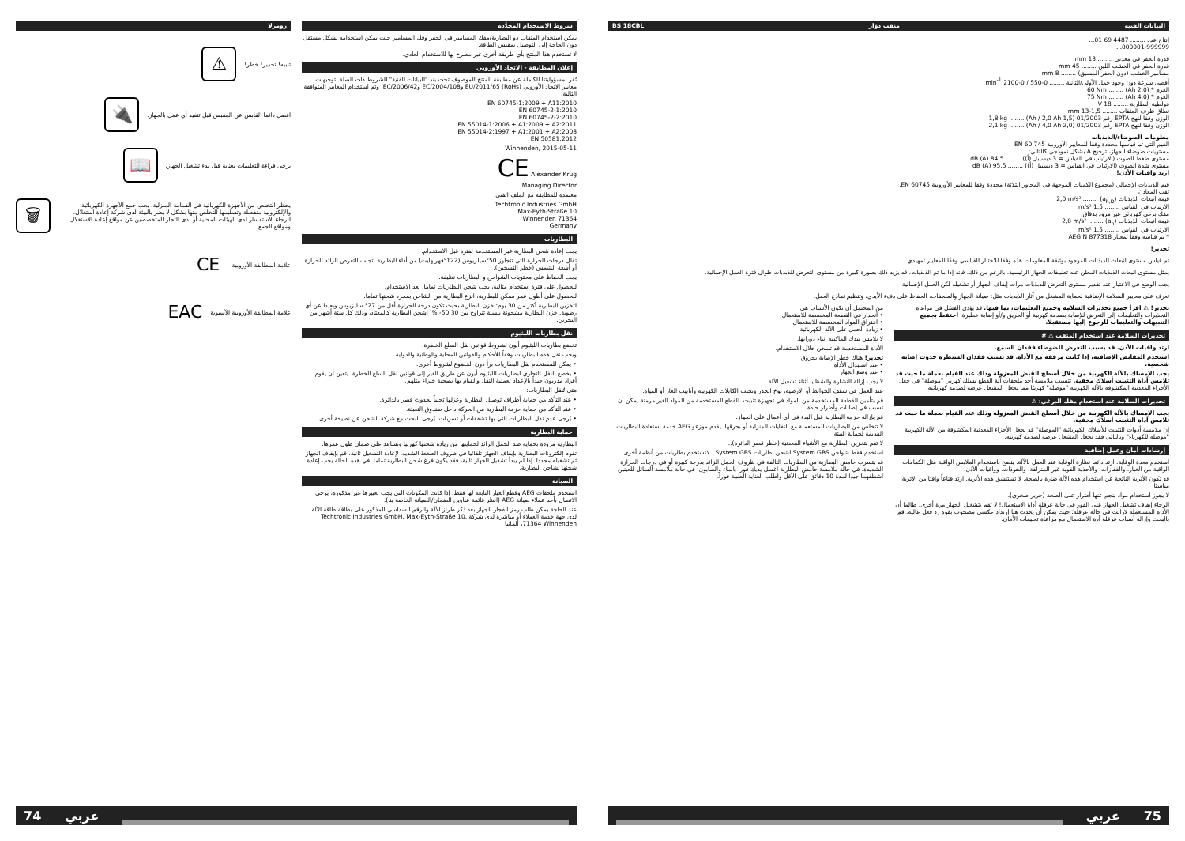شروط الاستخدام المحدَّدة
يمكن استخدام المثقاب ذو البطارية/مفك المسامير في الحفر وفك المسامير حيث يمكن استخدامه بشكل مستقل دون الحاجة إلى التوصيل بمقبس الطاقة.
لا تستخدم هذا المنتج بأي طريقة أخرى غير مصرح بها للاستخدام العادي.
إعلان المطابقة - الاتحاد الأوروبي
نُقر بمسؤوليتنا الكاملة عن مطابقة المنتج الموصوف تحت بند "البيانات الفنية" للشروط ذات الصلة بتوجيهات معايير الاتحاد الأوروبي EU/2011/65 (RoHs) وEC/2004/108 وEC/2006/42، وتم استخدام المعايير المتوافقة التالية:
EN 60745-1:2009 + A11:2010
EN 60745-2-1:2010
EN 60745-2-2:2010
EN 55014-1:2006 + A1:2009 + A2:2011
EN 55014-2:1997 + A1:2001 + A2:2008
EN 50581:2012
Winnenden, 2015-05-11
CE Alexander Krug
Managing Director
معتمدة للمطابقة مع الملف الفني
Techtronic Industries GmbH
Max-Eyth-Straße 10
Winnenden 71364
Germany
البطاريات
يجب إعادة شحن البطارية غير المستخدمة لفترة قبل الاستخدام.
تقلل درجات الحرارة التي تتجاوز 50°سيلزيوس (122°فهرنهايت) من أداء البطارية. تجنب التعرض الزائد للحرارة أو أشعة الشمس (خطر التسخين).
يجب الحفاظ على محتويات الشواحن و البطاريات نظيفة.
للحصول على فترة استخدام مثالية، يجب شحن البطاريات تماما، بعد الاستخدام.
للحصول على أطول عمر ممكن للبطارية، انزع البطارية من الشاحن بمجرد شحنها تماما.
لتخزين البطارية أكثر من 30 يوم: خزن البطارية بحيث تكون درجة الحرارة أقل من 27° سليزيوس وبعيدا عن أي رطوبة. خزن البطارية مشحونة بنسبة تتراوح بين 30 50- %. اشحن البطارية كالمعتاد، وذلك كل ستة أشهر من التخزين.
نقل بطاريات الليثيوم
تخضع بطاريات الليثيوم أيون لشروط قوانين نقل السلع الخطرة.
ويجب نقل هذه البطاريات وفقاً للأحكام والقوانين المحلية والوطنية والدولية.
• يمكن للمستخدم نقل البطاريات براً دون الخضوع لشروط أخرى.
• يخضع النقل التجاري لبطاريات الليثيوم أيون عن طريق الغير إلى قوانين نقل السلع الخطرة. يتعين أن يقوم أفراد مدربون جيداً بالإعداد لعملية النقل والقيام بها بصحبة خبراء مثلهم.
متى تُنقل البطاريات:
• عند التأكد من حماية أطراف توصيل البطارية وعزلها تجنباً لحدوث قصر بالدائرة.
• عند التأكد من حماية حزمة البطارية من الحركة داخل صندوق التعبئة.
• يُرجى عدم نقل البطاريات التي بها تشققات أو تسربات. يُرجى البحث مع شركة الشحن عن نصيحة أخرى
حماية البطارية
البطارية مزودة بحماية ضد الحمل الزائد لحمايتها من زيادة شحنها كهربيا وتساعد على ضمان طول عمرها.
تقوم إلكترونات البطارية بإيقاف الجهاز تلقائيا في ظروف الضغط الشديد. لإعادة التشغيل ثانية، قم بإيقاف الجهاز ثم تشغيله مجددا. إذا لم يبدأ تشغيل الجهاز ثانية، فقد يكون فرغ شحن البطارية تماما. في هذه الحالة يجب إعادة شحنها بشاحن البطارية.
الصيانة
استخدم ملحقات AEG وقطع الغيار التابعة لها فقط. إذا كانت المكونات التي يجب تغييرها غير مذكورة، يرجى الاتصال بأحد عملاء صيانة AEG (انظر قائمة عناوين الضمان/الصيانة الخاصة بنا).
عند الحاجة يمكن طلب رمز انفجار الجهاز بعد ذكر طراز الآلة والرقم السداسي المذكور على بطاقة طاقة الآلة لدى جهة خدمة العملاء أو مباشرة لدى شركة Techtronic Industries GmbH, Max-Eyth-Straße 10, 71364 Winnenden، ألمانيا
زومرلا
تنبيه! تحذير! خطر!
⚠
افصل دائما القابس عن المقبس قبل تنفيذ أي عمل بالجهاز.
🔌
يرجى قراءة التعليمات بعناية قبل بدء تشغيل الجهاز.
📖
يحظر التخلص من الأجهزة الكهربائية في القمامة المنزلية. يجب جمع الأجهزة الكهربائية والإلكترونية منفصلة وتسليمها للتخلص منها بشكل لا يضر بالبيئة لدى شركة إعادة استغلال. الرجاء الاستفسار لدى الهيئات المحلية أو لدى التجار المتخصصين عن مواقع إعادة الاستغلال ومواقع الجمع.
🗑
علامة المطابقة الأوروبية
CE
علامة المطابقة الأوروبية الآسيوية
EAC
74 عربي
البيانات الفنية مثقب دوّار BS 18CBL
إنتاج عدد ........ 4487 69 01...
000001-999999...
قدرة الحفر في معدني ........ 13 mm
قدرة الحفر في الخشب اللين ........ 45 mm
مسامير الخشب (دون الحفر المسبق) ........ 8 mm
أقصى سرعة دون وجود حمل الأولى/الثانية ........ 0-550 / 0-2100 min<sup>-1</sup>
العزم * (2,0 Ah) ........ 60 Nm
العزم * (4,0 Ah) ........ 75 Nm
فولطية البطارية ........ 18 V
نطاق ظرف المثقاب ........ 1,5-13 mm
الوزن وفقا لنهج EPTA رقم 01/2003 (1,5 Ah / 2,0 Ah) ........ 1,8 kg
الوزن وفقا لنهج EPTA رقم 01/2003 (2,0 Ah / 4,0 Ah) ........ 2,1 kg
معلومات الضوضاء/الذبذبات
القيم التي تم قياسها محددة وفقا للمعايير الأوروبية EN 60 745
مستويات ضوضاء الجهاز، ترجيح A بشكل نموذجي كالتالي:
مستوى ضغط الصوت (الارتياب في القياس = 3 ديسيبل (أ)) ........ 84,5 dB (A)
مستوى شدة الصوت (الارتياب في القياس = 3 ديسيبل (أ)) ........ 95,5 dB (A)
ارتد واقيات الأذن!
قيم الذبذبات الإجمالي (مجموع الكميات الموجهة في المحاور الثلاثة) محددة وفقا للمعايير الأوروبية EN 60745.
ثقب المعادن
قيمة انبعاث الذبذبات (a<sub>h,D</sub>) ........ 2,0 m/s²
الارتياب في القياس ........ 1,5 m/s²
مفك برغي كهربائي غير مزود بدقاق
قيمة انبعاث الذبذبات (a<sub>h</sub>) ........ 2,0 m/s²
الارتياب في القياس ........ 1,5 m/s²
* تم قياسه وفقاً لمعيار AEG N 877318
تحذير!
تم قياس مستوى انبعاث الذبذبات الموجود بوثيقة المعلومات هذه وفقا للاختبار القياسي وفقًا للمعايير تمهيدي.
يمثل مستوى انبعاث الذبذبات المعلن عنه تطبيقات الجهاز الرئيسية. بالرغم من ذلك، فإنه إذا ما تم الذبذبات. قد يزيد ذلك بصورة كبيرة من مستوى التعرض للذبذبات طوال فترة العمل الإجمالية.
يجب الوضع في الاعتبار عند تقدير مستوى التعرض للذبذبات مرات إيقاف الجهاز أو تشغيله لكن العمل الإجمالية.
تعرف على معايير السلامة الإضافية لحماية المشغل من آثار الذبذبات مثل: صيانة الجهاز والملحقات، الحفاظ على دفء الأيدي، وتنظيم نماذج العمل.
تحذير! ⚠ اقرأ جميع تحذيرات السلامة وجميع التعليمات، بما فيها. قد يؤدي الفشل في مراعاة التحذيرات والتعليمات إلى التعرض للإصابة بصدمة كهربية أو الحريق و/أو إصابة خطيرة. احتفظ بجميع التنبيهات والتعليمات للرجوع إليها مستقبلا.
تحذيرات السلامة عند استخدام المثقب ⚠ #
ارتد واقيات الأذن. قد يسبب التعرض للضوضاء فقدان السمع.
استخدم المقابض الإضافية، إذا كانت مرفقة مع الأداة. قد يسبب فقدان السيطرة حدوث إصابة شخصية.
يجب الإمساك بالآلة الكهربية من خلال أسطح القبض المعزولة وذلك عند القيام بعملة ما حيث قد تلامس أداة التثبيت أسلاك مخفية. تتسبب ملامسة أحد ملحقات آلة القطع بسلك كهربي "موصلة" في جعل الأجزاء المعدنية المكشوفة بالآلة الكهربية "موصلة" كهربيًا مما يجعل المشغل عرضة لصدمة كهربائية.
تحذيرات السلامة عند استخدام مفك البرغي: ⚠
يجب الإمساك بالآلة الكهربية من خلال أسطح القبض المعزولة وذلك عند القيام بعملة ما حيث قد تلامس أداة التثبيت أسلاك مخفية.
إن ملامسة أدوات التثبيت للأسلاك الكهربائية "الموصلة" قد يجعل الأجزاء المعدنية المكشوفة من الآلة الكهربية "موصلة للكهرباء" وبالتالي فقد يجعل المشغل عرضة لصدمة كهربية.
إرشادات أمان وعمل إضافية
استخدم معدة الوقاية. ارتد دائماً نظارة الوقاية عند العمل بالآلة. ينصح باستخدام الملابس الواقية مثل الكمامات الواقية من الغبار، والقفازات، والأحذية القوية غير المنزلقة، والخوذات، وواقيات الأذن.
قد تكون الأتربة الناتجة عن استخدام هذه الآلة ضارة بالصحة. لا تستنشق هذه الأتربة. ارتد قناعاً واقيًا من الأتربة مناسبًا.
لا يجوز استخدام مواد ينجم عنها أضرار على الصحة (حرير صخري).
الرجاء إيقاف تشغيل الجهاز على الفور في حالة عرقلة أداة الاستعمال! لا تقم بتشغيل الجهاز مرة أخرى، طالما أن الأداة المستعملة لازالت في حالة عرقلة؛ حيث يمكن أن يحدث هنا إرتداد عكسي مصحوب بقوة رد فعل عالية. قم بالبحث وإزالة أسباب عرقلة أدة الاستعمال مع مراعاة تعليمات الأمان.
من المحتمل أن تكون الأسباب هي:
• أنحدار في القطعة المخصصة للاستعمال
• اختراق المواد المخصصة للاستعمال
• زيادة الحمل على الآلة الكهربائية
لا تلامس بيدك الماكينة أثناء دورانها.
الأداة المستخدمة قد تسخن خلال الاستخدام.
تحذير! هناك خطر الإصابة بحروق
• عند استبدال الأداة
• عند وضع الجهاز
لا يجب إزالة النشارة والشظايا أثناء تشغيل الآلة.
عند العمل في سقف الحوائط أو الأرضية، توخ الحذر وتجنب الكابلات الكهربية وأنابيب الغاز أو المياه.
قم بتأمين القطعة المستخدمة من المواد في تجهيزة تثبيت. القطع المستخدمة من المواد الغير مرمنة يمكن أن تسبب في إصابات وأضرار حادة.
قم بإزالة حزمة البطارية قبل البدء في أي أعمال على الجهاز.
لا تتخلص من البطاريات المستعملة مع النفايات المنزلية أو بحرقها. يقدم موزعو AEG خدمة استعادة البطاريات القديمة لحماية البيئة.
لا تقم بتخزين البطارية مع الأشياء المعدنية (خطر قصر الدائرة)..
استخدم فقط شواحن System GBS لشحن بطاريات System GBS . لاتستخدم بطاريات من أنظمة أخرى.
قد يتسرب حامض البطارية من البطاريات التالفة في ظروف الحمل الزائد بدرجة كبيرة أو في درجات الحرارة الشديدة. في حالة ملامسة حامض البطارية اغسل يديك فورا بالماء والصابون. في حالة ملامسة السائل للعينين اشطفهما جيدا لمدة 10 دقائق على الأقل واطلب العناية الطبية فورا.
عربي 75